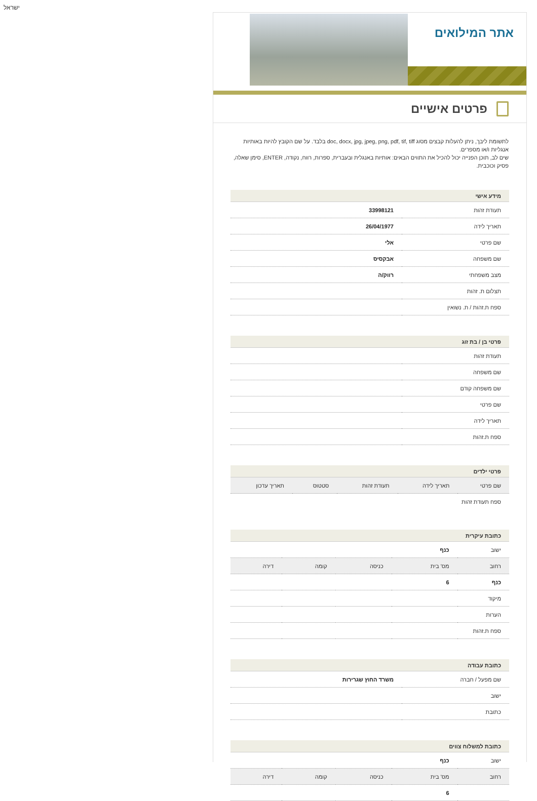ישראל
אתר המילואים
פרטים אישיים
לתשומת ליבך, ניתן להעלות קבצים מסוג doc, docx, jpg, jpeg, png, pdf, tif, tiff בלבד. על שם הקובץ להיות באותיות אנגליות ו/או מספרים.
שים לב, תוכן הפנייה יכול להכיל את התווים הבאים: אותיות באנגלית ובעברית, ספרות, רווח, נקודה, ENTER, סימן שאלה, פסיק וכוכבית.
מידע אישי
| תעודת זהות | 33998121 |
| תאריך לידה | 26/04/1977 |
| שם פרטי | אלי |
| שם משפחה | אבקסיס |
| מצב משפחתי | רווק/ה |
| תצלום ת. זהות | |
| ספח ת.זהות / ת. נשואין | |
פרטי בן / בת זוג
| תעודת זהות | |
| שם משפחה | |
| שם משפחה קודם | |
| שם פרטי | |
| תאריך לידה | |
| ספח ת.זהות | |
פרטי ילדים
| שם פרטי | תאריך לידה | תעודת זהות | סטטוס | תאריך עדכון |
| --- | --- | --- | --- | --- |
| ספח תעודת זהות | | | | |
כתובת עיקרית
| ישוב | כנף | | | |
| רחוב | מס' בית | כניסה | קומה | דירה |
| כנף | 6 | | | |
| מיקוד | | | | |
| הערות | | | | |
| ספח ת.זהות | | | | |
כתובת עבודה
| שם מפעל / חברה | משרד החוץ שגרירות |
| ישוב | |
| כתובת | |
כתובת למשלוח צווים
| ישוב | כנף | | | |
| רחוב | מס' בית | כניסה | קומה | דירה |
| | 6 | | | |